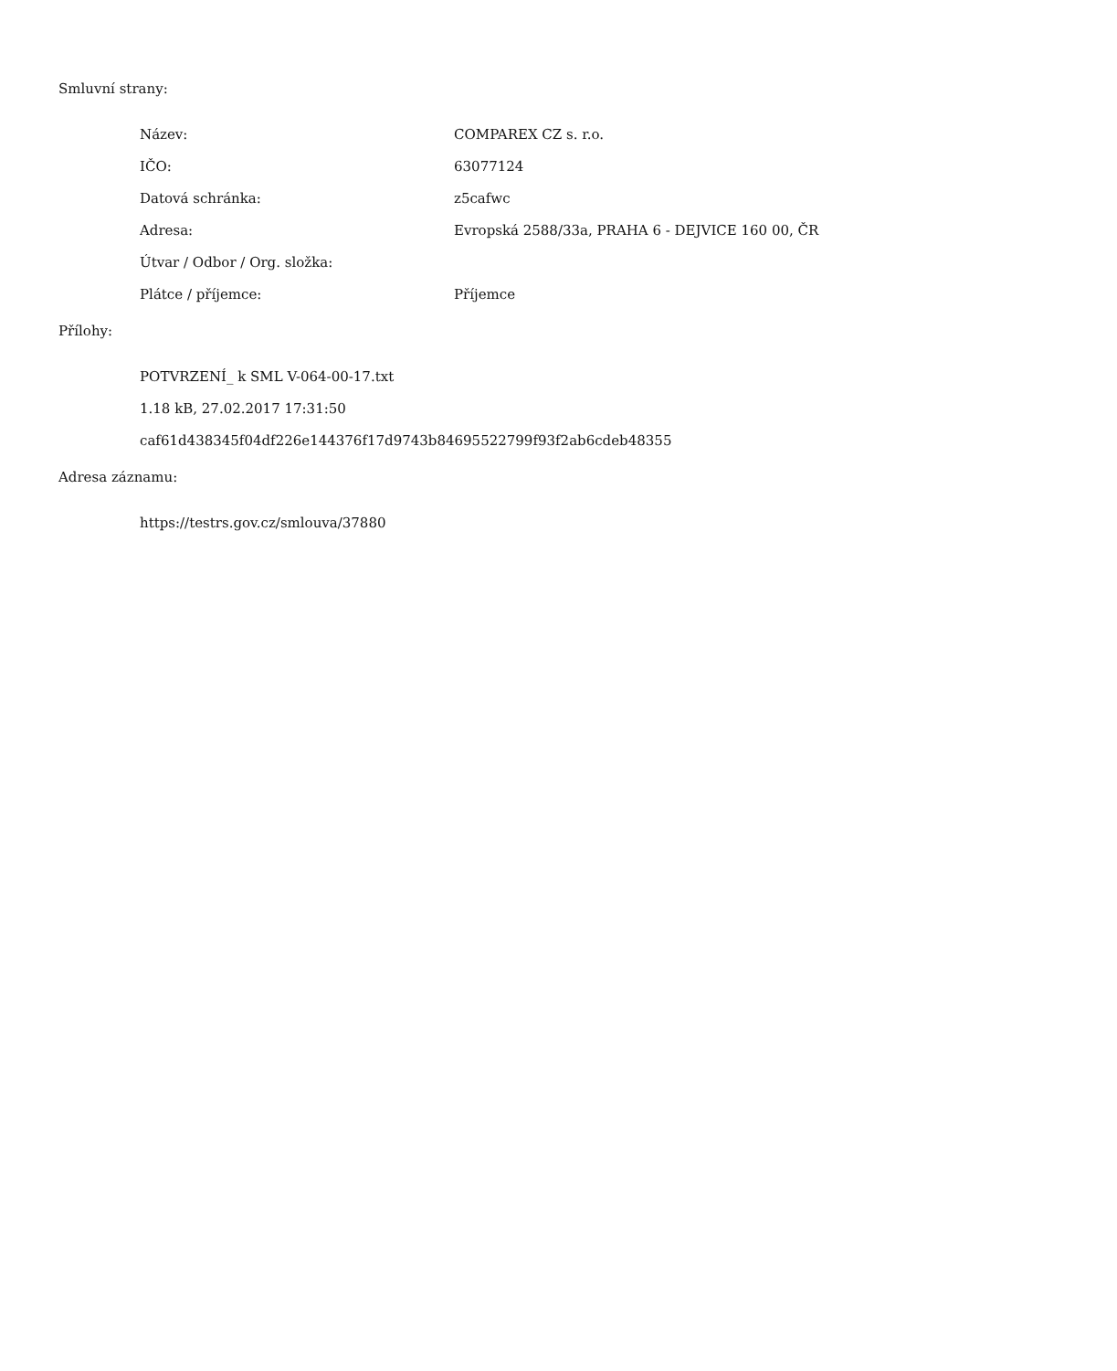Smluvní strany:
| Název: | COMPAREX CZ s. r.o. |
| IČO: | 63077124 |
| Datová schránka: | z5cafwc |
| Adresa: | Evropská 2588/33a, PRAHA 6 - DEJVICE 160 00, ČR |
| Útvar / Odbor / Org. složka: | |
| Plátce / příjemce: | Příjemce |
Přílohy:
POTVRZENÍ_ k SML V-064-00-17.txt
1.18 kB, 27.02.2017 17:31:50
caf61d438345f04df226e144376f17d9743b84695522799f93f2ab6cdeb48355
Adresa záznamu:
https://testrs.gov.cz/smlouva/37880